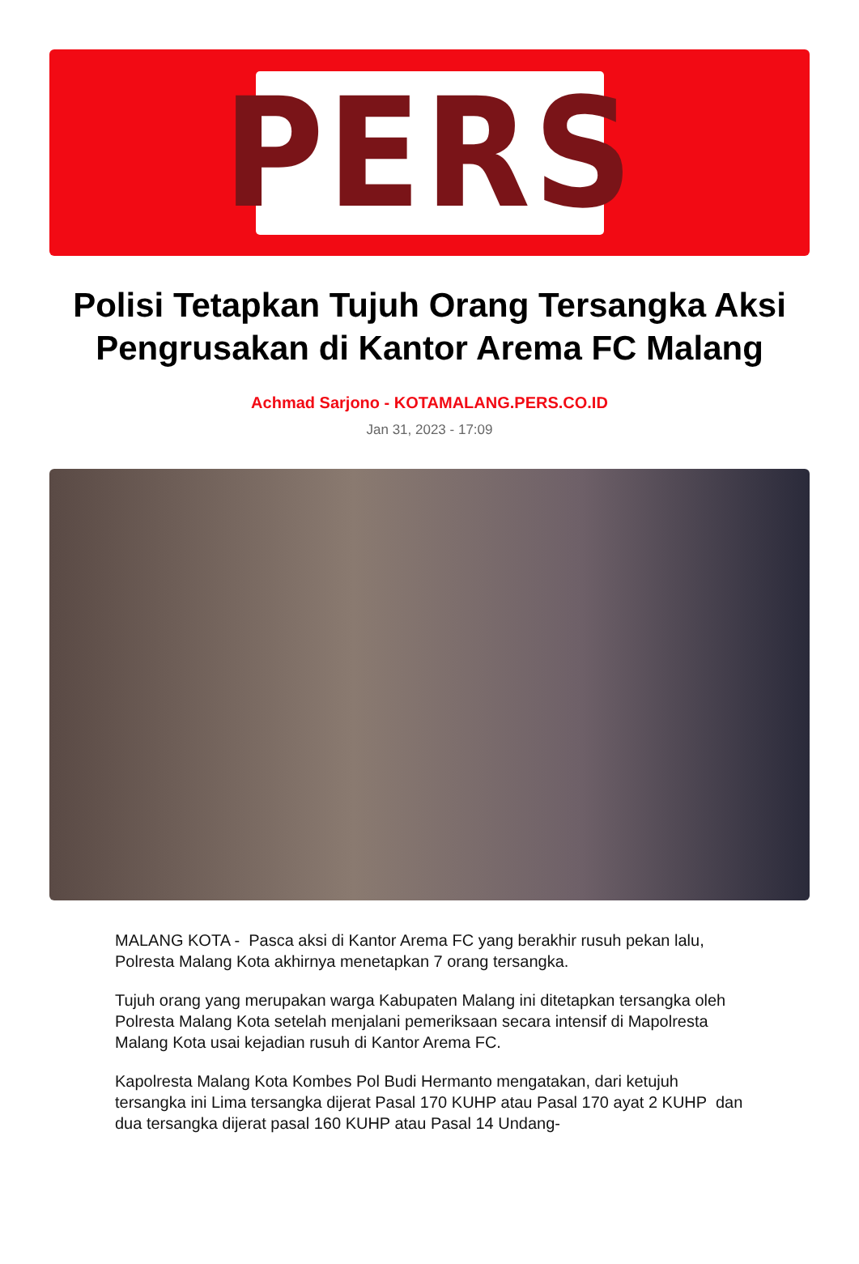PERS
Polisi Tetapkan Tujuh Orang Tersangka Aksi Pengrusakan di Kantor Arema FC Malang
Achmad Sarjono - KOTAMALANG.PERS.CO.ID
Jan 31, 2023 - 17:09
MALANG KOTA - Pasca aksi di Kantor Arema FC yang berakhir rusuh pekan lalu, Polresta Malang Kota akhirnya menetapkan 7 orang tersangka.
Tujuh orang yang merupakan warga Kabupaten Malang ini ditetapkan tersangka oleh Polresta Malang Kota setelah menjalani pemeriksaan secara intensif di Mapolresta Malang Kota usai kejadian rusuh di Kantor Arema FC.
Kapolresta Malang Kota Kombes Pol Budi Hermanto mengatakan, dari ketujuh tersangka ini Lima tersangka dijerat Pasal 170 KUHP atau Pasal 170 ayat 2 KUHP dan dua tersangka dijerat pasal 160 KUHP atau Pasal 14 Undang-